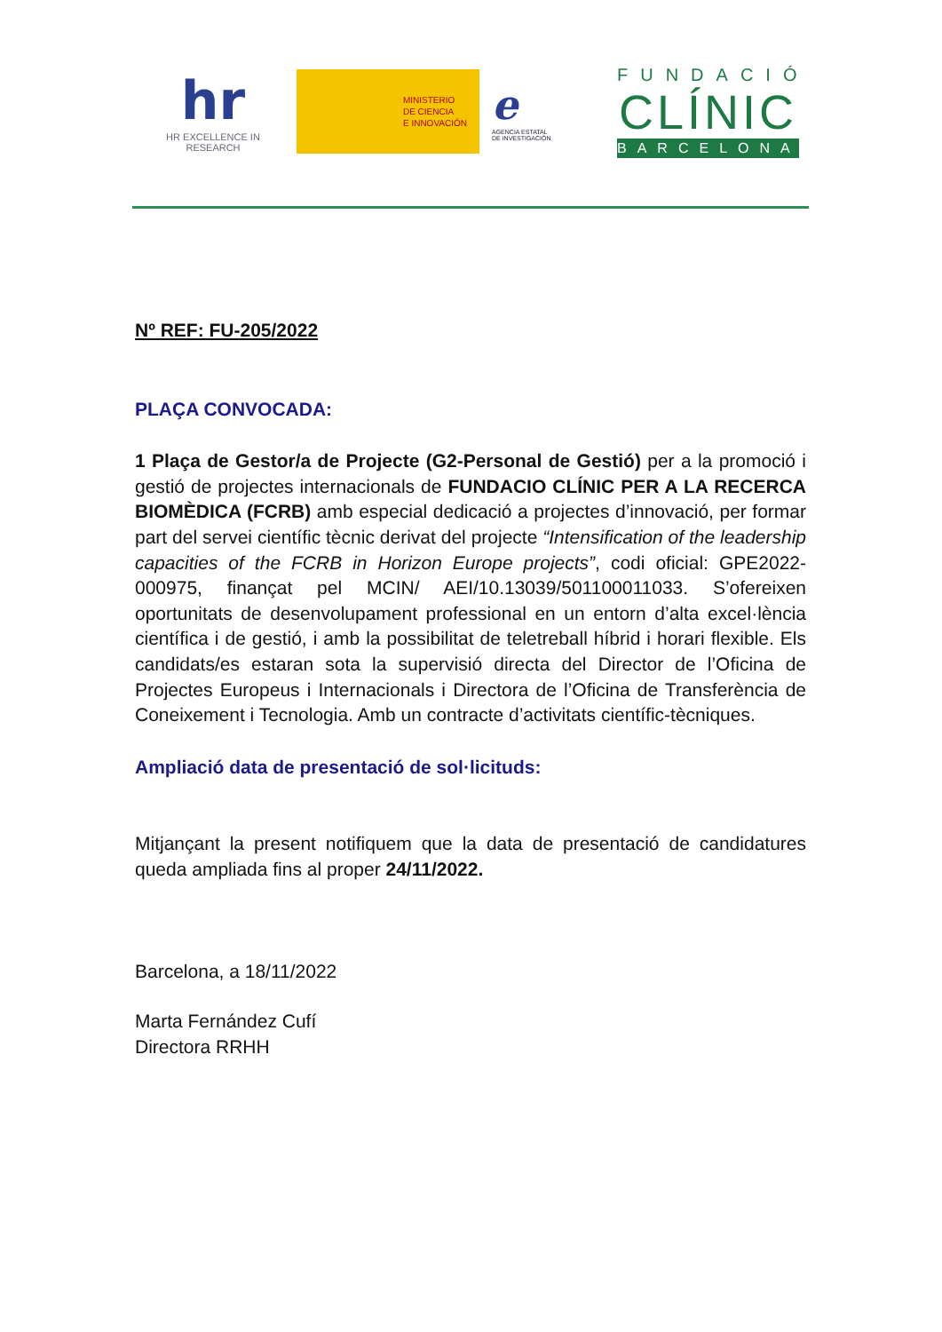hr
HR EXCELLENCE IN RESEARCH
MINISTERIO
DE CIENCIA
E INNOVACIÓN
e
AGENCIA ESTATAL DE INVESTIGACIÓN
FUNDACIÓ
CLÍNIC
BARCELONA
Nº REF: FU-205/2022
PLAÇA CONVOCADA:
1 Plaça de Gestor/a de Projecte (G2-Personal de Gestió) per a la promoció i gestió de projectes internacionals de FUNDACIO CLÍNIC PER A LA RECERCA BIOMÈDICA (FCRB) amb especial dedicació a projectes d’innovació, per formar part del servei científic tècnic derivat del projecte “Intensification of the leadership capacities of the FCRB in Horizon Europe projects”, codi oficial: GPE2022-000975, finançat pel MCIN/ AEI/10.13039/501100011033. S’ofereixen oportunitats de desenvolupament professional en un entorn d’alta excel·lència científica i de gestió, i amb la possibilitat de teletreball híbrid i horari flexible. Els candidats/es estaran sota la supervisió directa del Director de l’Oficina de Projectes Europeus i Internacionals i Directora de l’Oficina de Transferència de Coneixement i Tecnologia. Amb un contracte d’activitats científic-tècniques.
Ampliació data de presentació de sol·licituds:
Mitjançant la present notifiquem que la data de presentació de candidatures queda ampliada fins al proper 24/11/2022.
Barcelona, a 18/11/2022
Marta Fernández Cufí
Directora RRHH